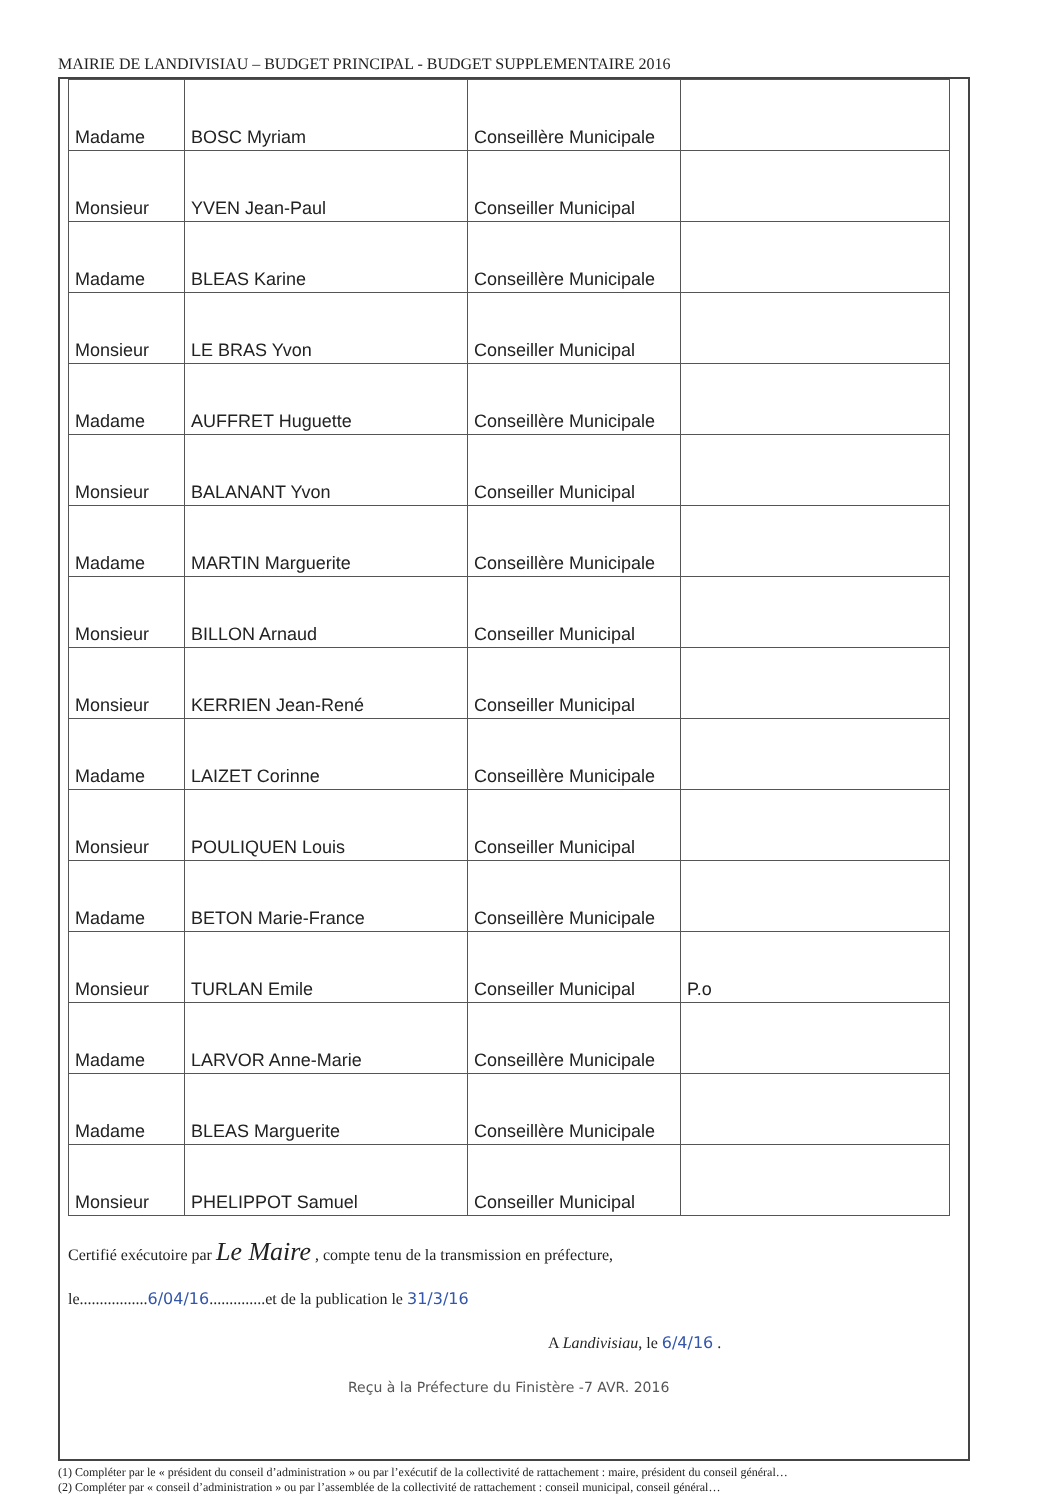MAIRIE DE LANDIVISIAU – BUDGET PRINCIPAL - BUDGET SUPPLEMENTAIRE 2016
| Madame | BOSC Myriam | Conseillère Municipale | |
| Monsieur | YVEN Jean-Paul | Conseiller Municipal | |
| Madame | BLEAS Karine | Conseillère Municipale | |
| Monsieur | LE BRAS Yvon | Conseiller Municipal | |
| Madame | AUFFRET Huguette | Conseillère Municipale | |
| Monsieur | BALANANT Yvon | Conseiller Municipal | |
| Madame | MARTIN Marguerite | Conseillère Municipale | |
| Monsieur | BILLON Arnaud | Conseiller Municipal | |
| Monsieur | KERRIEN Jean-René | Conseiller Municipal | |
| Madame | LAIZET Corinne | Conseillère Municipale | |
| Monsieur | POULIQUEN Louis | Conseiller Municipal | |
| Madame | BETON Marie-France | Conseillère Municipale | |
| Monsieur | TURLAN Emile | Conseiller Municipal | P.o |
| Madame | LARVOR Anne-Marie | Conseillère Municipale | |
| Madame | BLEAS Marguerite | Conseillère Municipale | |
| Monsieur | PHELIPPOT Samuel | Conseiller Municipal | |
Certifié exécutoire par Le Maire , compte tenu de la transmission en préfecture,
le.................6/04/16..............et de la publication le 31/3/16
A Landivisiau, le 6/4/16 .
Reçu à la Préfecture du Finistère -7 AVR. 2016
(1) Compléter par le « président du conseil d’administration » ou par l’exécutif de la collectivité de rattachement : maire, président du conseil général…
(2) Compléter par « conseil d’administration » ou par l’assemblée de la collectivité de rattachement : conseil municipal, conseil général…